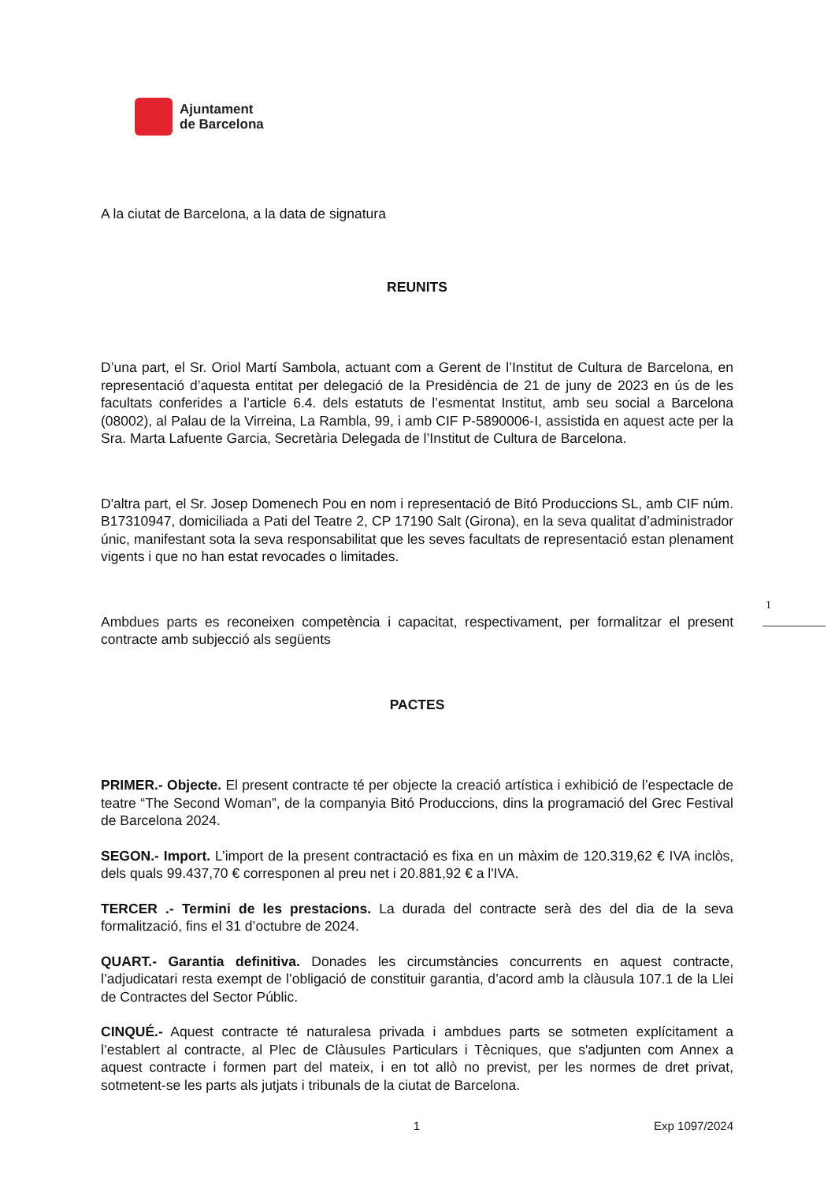Ajuntament
de Barcelona
A la ciutat de Barcelona, a la data de signatura
REUNITS
D’una part, el Sr. Oriol Martí Sambola, actuant com a Gerent de l’Institut de Cultura de Barcelona, en representació d’aquesta entitat per delegació de la Presidència de 21 de juny de 2023 en ús de les facultats conferides a l’article 6.4. dels estatuts de l’esmentat Institut, amb seu social a Barcelona (08002), al Palau de la Virreina, La Rambla, 99, i amb CIF P-5890006-I, assistida en aquest acte per la Sra. Marta Lafuente Garcia, Secretària Delegada de l’Institut de Cultura de Barcelona.
D'altra part, el Sr. Josep Domenech Pou en nom i representació de Bitó Produccions SL, amb CIF núm. B17310947, domiciliada a Pati del Teatre 2, CP 17190 Salt (Girona), en la seva qualitat d’administrador únic, manifestant sota la seva responsabilitat que les seves facultats de representació estan plenament vigents i que no han estat revocades o limitades.
Ambdues parts es reconeixen competència i capacitat, respectivament, per formalitzar el present contracte amb subjecció als següents
PACTES
PRIMER.- Objecte. El present contracte té per objecte la creació artística i exhibició de l’espectacle de teatre “The Second Woman”, de la companyia Bitó Produccions, dins la programació del Grec Festival de Barcelona 2024.
SEGON.- Import. L’import de la present contractació es fixa en un màxim de 120.319,62 € IVA inclòs, dels quals 99.437,70 € corresponen al preu net i 20.881,92 € a l'IVA.
TERCER .- Termini de les prestacions. La durada del contracte serà des del dia de la seva formalització, fins el 31 d’octubre de 2024.
QUART.- Garantia definitiva. Donades les circumstàncies concurrents en aquest contracte, l’adjudicatari resta exempt de l’obligació de constituir garantia, d’acord amb la clàusula 107.1 de la Llei de Contractes del Sector Públic.
CINQUÉ.- Aquest contracte té naturalesa privada i ambdues parts se sotmeten explícitament a l’establert al contracte, al Plec de Clàusules Particulars i Tècniques, que s'adjunten com Annex a aquest contracte i formen part del mateix, i en tot allò no previst, per les normes de dret privat, sotmetent-se les parts als jutjats i tribunals de la ciutat de Barcelona.
1
1 Exp 1097/2024